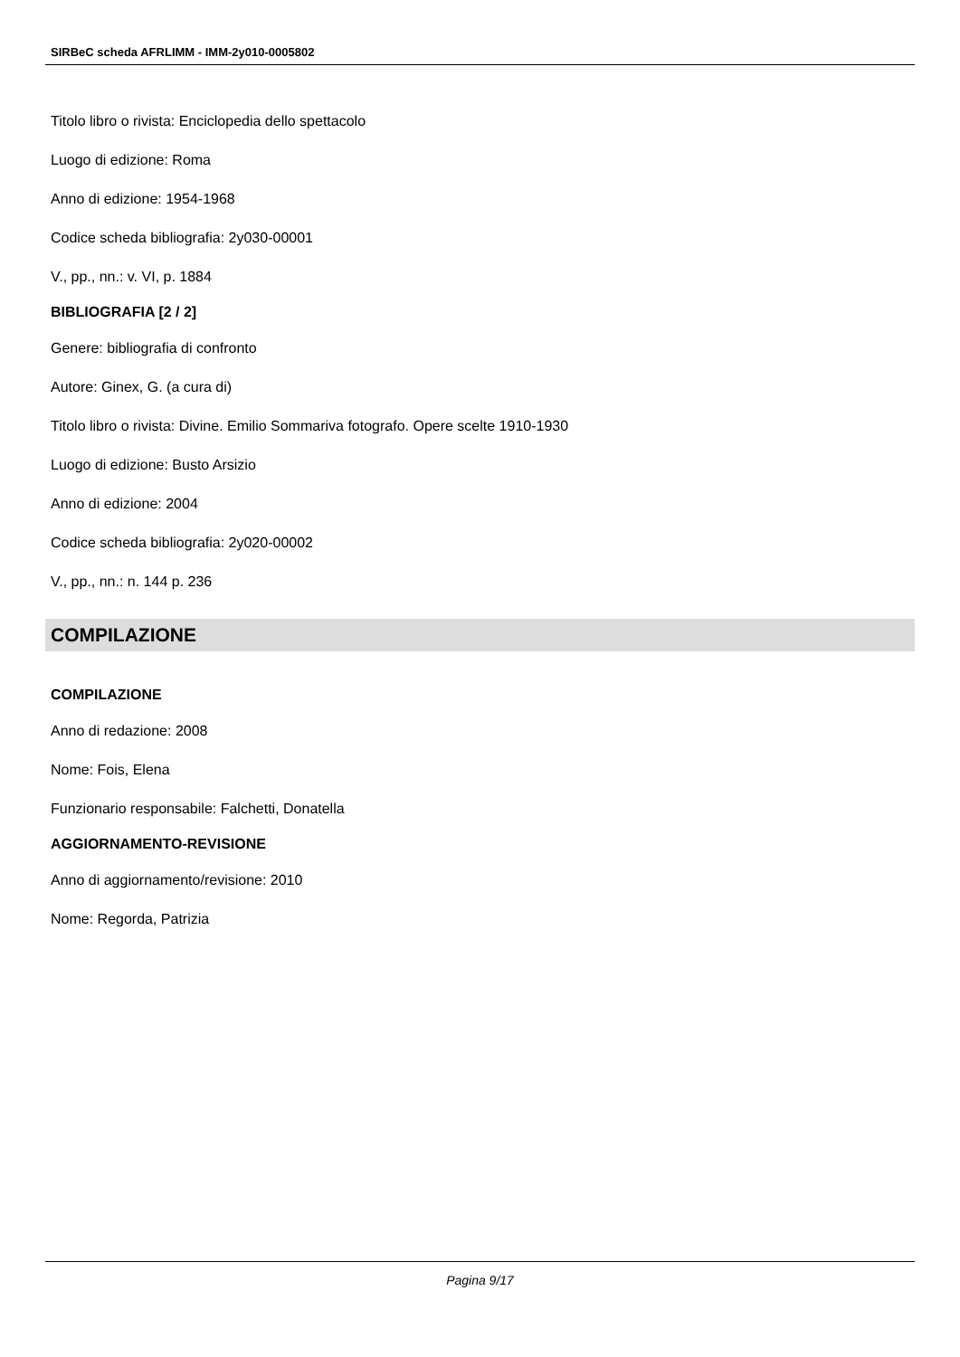SIRBeC scheda AFRLIMM - IMM-2y010-0005802
Titolo libro o rivista: Enciclopedia dello spettacolo
Luogo di edizione: Roma
Anno di edizione: 1954-1968
Codice scheda bibliografia: 2y030-00001
V., pp., nn.: v. VI, p. 1884
BIBLIOGRAFIA [2 / 2]
Genere: bibliografia di confronto
Autore: Ginex, G. (a cura di)
Titolo libro o rivista: Divine. Emilio Sommariva fotografo. Opere scelte 1910-1930
Luogo di edizione: Busto Arsizio
Anno di edizione: 2004
Codice scheda bibliografia: 2y020-00002
V., pp., nn.: n. 144 p. 236
COMPILAZIONE
COMPILAZIONE
Anno di redazione: 2008
Nome: Fois, Elena
Funzionario responsabile: Falchetti, Donatella
AGGIORNAMENTO-REVISIONE
Anno di aggiornamento/revisione: 2010
Nome: Regorda, Patrizia
Pagina 9/17